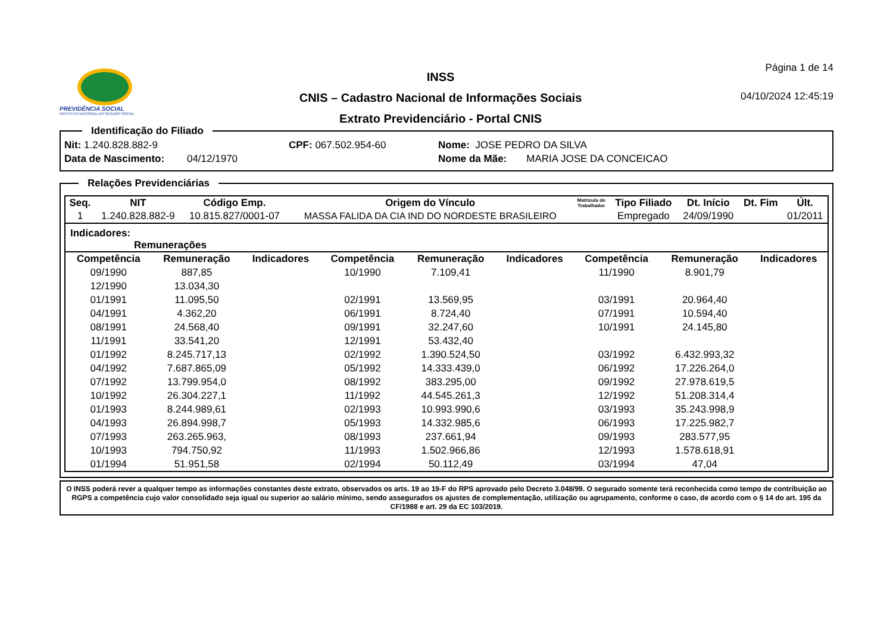PREVIDÊNCIA SOCIAL
INSTITUTO NACIONAL DO SEGURO SOCIAL
INSS
CNIS – Cadastro Nacional de Informações Sociais
Extrato Previdenciário - Portal CNIS
Página 1 de 14
04/10/2024 12:45:19
Identificação do Filiado
Nit: 1.240.828.882-9 CPF: 067.502.954-60 Nome: JOSE PEDRO DA SILVA
Data de Nascimento: 04/12/1970 Nome da Mãe: MARIA JOSE DA CONCEICAO
Relações Previdenciárias
| Seq. | NIT | Código Emp. | Origem do Vínculo | Matrícula do Trabalhador | Tipo Filiado | Dt. Início | Dt. Fim | Últ. |
| --- | --- | --- | --- | --- | --- | --- | --- | --- |
| 1 | 1.240.828.882-9 | 10.815.827/0001-07 | MASSA FALIDA DA CIA IND DO NORDESTE BRASILEIRO | | Empregado | 24/09/1990 | | 01/2011 |
Indicadores:
Remunerações
| Competência | Remuneração | Indicadores | Competência | Remuneração | Indicadores | Competência | Remuneração | Indicadores |
| --- | --- | --- | --- | --- | --- | --- | --- | --- |
| 09/1990 | 887,85 | | 10/1990 | 7.109,41 | | 11/1990 | 8.901,79 | |
| 12/1990 | 13.034,30 | | | | | | | |
| 01/1991 | 11.095,50 | | 02/1991 | 13.569,95 | | 03/1991 | 20.964,40 | |
| 04/1991 | 4.362,20 | | 06/1991 | 8.724,40 | | 07/1991 | 10.594,40 | |
| 08/1991 | 24.568,40 | | 09/1991 | 32.247,60 | | 10/1991 | 24.145,80 | |
| 11/1991 | 33.541,20 | | 12/1991 | 53.432,40 | | | | |
| 01/1992 | 8.245.717,13 | | 02/1992 | 1.390.524,50 | | 03/1992 | 6.432.993,32 | |
| 04/1992 | 7.687.865,09 | | 05/1992 | 14.333.439,0 | | 06/1992 | 17.226.264,0 | |
| 07/1992 | 13.799.954,0 | | 08/1992 | 383.295,00 | | 09/1992 | 27.978.619,5 | |
| 10/1992 | 26.304.227,1 | | 11/1992 | 44.545.261,3 | | 12/1992 | 51.208.314,4 | |
| 01/1993 | 8.244.989,61 | | 02/1993 | 10.993.990,6 | | 03/1993 | 35.243.998,9 | |
| 04/1993 | 26.894.998,7 | | 05/1993 | 14.332.985,6 | | 06/1993 | 17.225.982,7 | |
| 07/1993 | 263.265.963, | | 08/1993 | 237.661,94 | | 09/1993 | 283.577,95 | |
| 10/1993 | 794.750,92 | | 11/1993 | 1.502.966,86 | | 12/1993 | 1.578.618,91 | |
| 01/1994 | 51.951,58 | | 02/1994 | 50.112,49 | | 03/1994 | 47,04 | |
O INSS poderá rever a qualquer tempo as informações constantes deste extrato, observados os arts. 19 ao 19-F do RPS aprovado pelo Decreto 3.048/99. O segurado somente terá reconhecida como tempo de contribuição ao RGPS a competência cujo valor consolidado seja igual ou superior ao salário mínimo, sendo assegurados os ajustes de complementação, utilização ou agrupamento, conforme o caso, de acordo com o § 14 do art. 195 da CF/1988 e art. 29 da EC 103/2019.